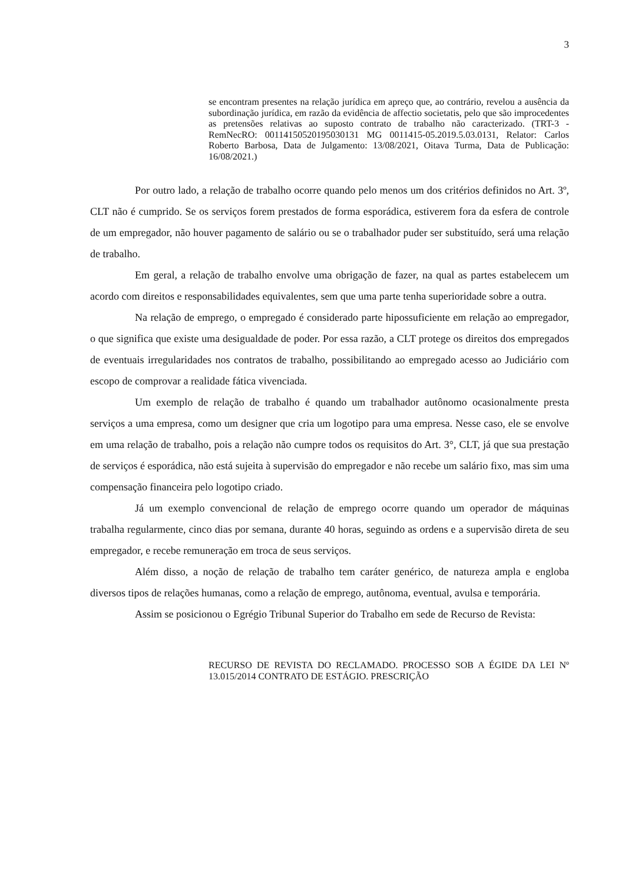3
se encontram presentes na relação jurídica em apreço que, ao contrário, revelou a ausência da subordinação jurídica, em razão da evidência de affectio societatis, pelo que são improcedentes as pretensões relativas ao suposto contrato de trabalho não caracterizado. (TRT-3 - RemNecRO: 00114150520195030131 MG 0011415-05.2019.5.03.0131, Relator: Carlos Roberto Barbosa, Data de Julgamento: 13/08/2021, Oitava Turma, Data de Publicação: 16/08/2021.)
Por outro lado, a relação de trabalho ocorre quando pelo menos um dos critérios definidos no Art. 3º, CLT não é cumprido. Se os serviços forem prestados de forma esporádica, estiverem fora da esfera de controle de um empregador, não houver pagamento de salário ou se o trabalhador puder ser substituído, será uma relação de trabalho.
Em geral, a relação de trabalho envolve uma obrigação de fazer, na qual as partes estabelecem um acordo com direitos e responsabilidades equivalentes, sem que uma parte tenha superioridade sobre a outra.
Na relação de emprego, o empregado é considerado parte hipossuficiente em relação ao empregador, o que significa que existe uma desigualdade de poder. Por essa razão, a CLT protege os direitos dos empregados de eventuais irregularidades nos contratos de trabalho, possibilitando ao empregado acesso ao Judiciário com escopo de comprovar a realidade fática vivenciada.
Um exemplo de relação de trabalho é quando um trabalhador autônomo ocasionalmente presta serviços a uma empresa, como um designer que cria um logotipo para uma empresa. Nesse caso, ele se envolve em uma relação de trabalho, pois a relação não cumpre todos os requisitos do Art. 3°, CLT, já que sua prestação de serviços é esporádica, não está sujeita à supervisão do empregador e não recebe um salário fixo, mas sim uma compensação financeira pelo logotipo criado.
Já um exemplo convencional de relação de emprego ocorre quando um operador de máquinas trabalha regularmente, cinco dias por semana, durante 40 horas, seguindo as ordens e a supervisão direta de seu empregador, e recebe remuneração em troca de seus serviços.
Além disso, a noção de relação de trabalho tem caráter genérico, de natureza ampla e engloba diversos tipos de relações humanas, como a relação de emprego, autônoma, eventual, avulsa e temporária.
Assim se posicionou o Egrégio Tribunal Superior do Trabalho em sede de Recurso de Revista:
RECURSO DE REVISTA DO RECLAMADO. PROCESSO SOB A ÉGIDE DA LEI Nº 13.015/2014 CONTRATO DE ESTÁGIO. PRESCRIÇÃO